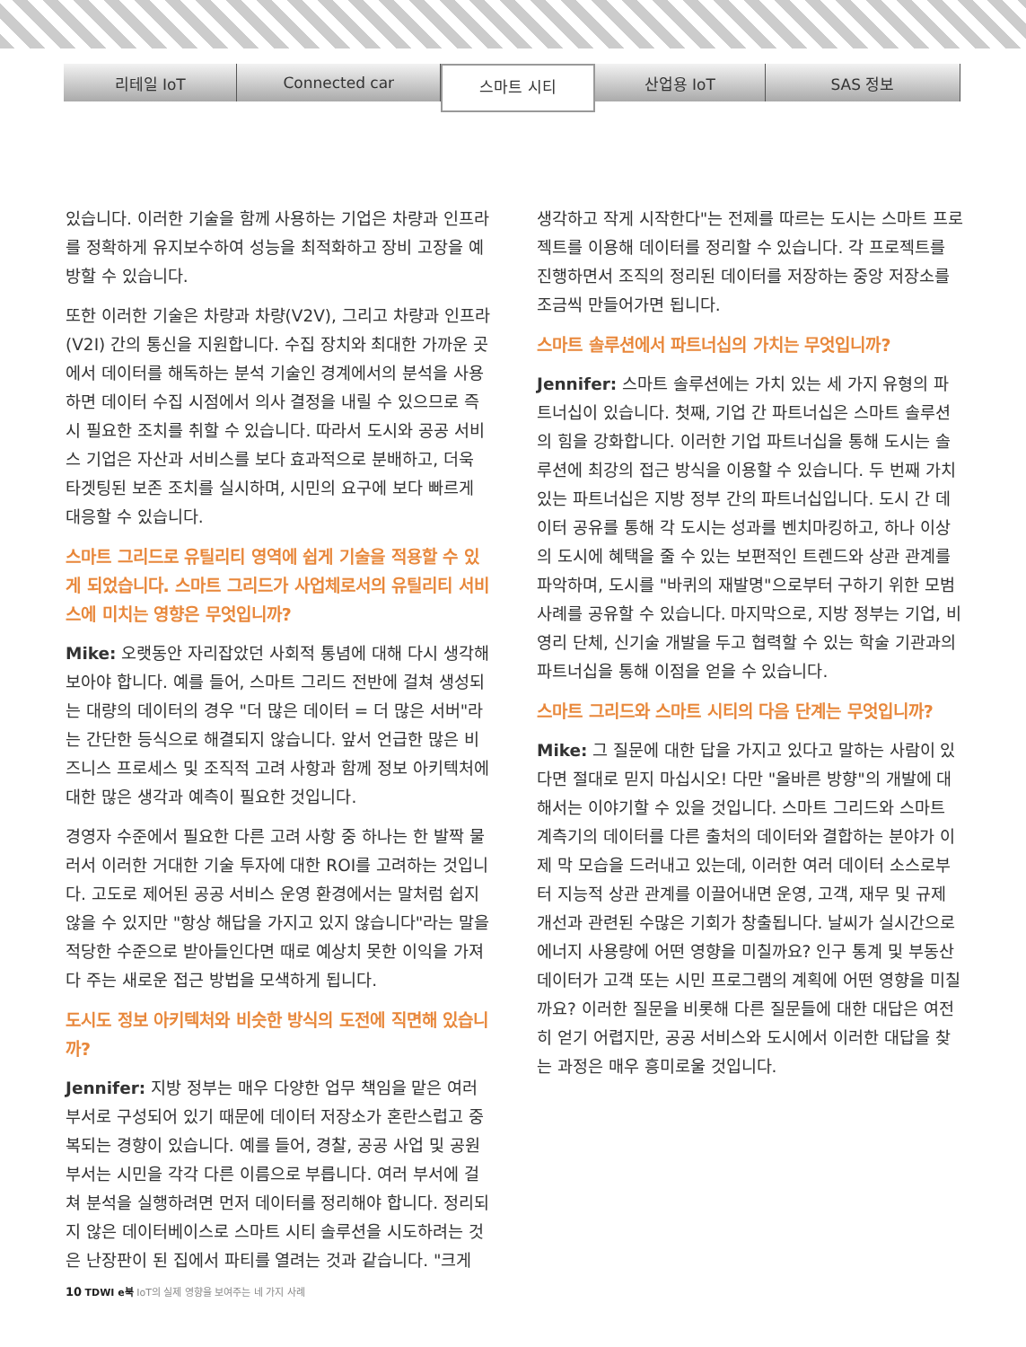리테일 IoT Connected car
스마트 시티
산업용 IoT SAS 정보
있습니다. 이러한 기술을 함께 사용하는 기업은 차량과 인프라를 정확하게 유지보수하여 성능을 최적화하고 장비 고장을 예방할 수 있습니다.
또한 이러한 기술은 차량과 차량(V2V), 그리고 차량과 인프라(V2I) 간의 통신을 지원합니다. 수집 장치와 최대한 가까운 곳에서 데이터를 해독하는 분석 기술인 경계에서의 분석을 사용하면 데이터 수집 시점에서 의사 결정을 내릴 수 있으므로 즉시 필요한 조치를 취할 수 있습니다. 따라서 도시와 공공 서비스 기업은 자산과 서비스를 보다 효과적으로 분배하고, 더욱 타겟팅된 보존 조치를 실시하며, 시민의 요구에 보다 빠르게 대응할 수 있습니다.
스마트 그리드로 유틸리티 영역에 쉽게 기술을 적용할 수 있게 되었습니다. 스마트 그리드가 사업체로서의 유틸리티 서비스에 미치는 영향은 무엇입니까?
Mike: 오랫동안 자리잡았던 사회적 통념에 대해 다시 생각해 보아야 합니다. 예를 들어, 스마트 그리드 전반에 걸쳐 생성되는 대량의 데이터의 경우 "더 많은 데이터 = 더 많은 서버"라는 간단한 등식으로 해결되지 않습니다. 앞서 언급한 많은 비즈니스 프로세스 및 조직적 고려 사항과 함께 정보 아키텍처에 대한 많은 생각과 예측이 필요한 것입니다.
경영자 수준에서 필요한 다른 고려 사항 중 하나는 한 발짝 물러서 이러한 거대한 기술 투자에 대한 ROI를 고려하는 것입니다. 고도로 제어된 공공 서비스 운영 환경에서는 말처럼 쉽지 않을 수 있지만 "항상 해답을 가지고 있지 않습니다"라는 말을 적당한 수준으로 받아들인다면 때로 예상치 못한 이익을 가져다 주는 새로운 접근 방법을 모색하게 됩니다.
도시도 정보 아키텍처와 비슷한 방식의 도전에 직면해 있습니까?
Jennifer: 지방 정부는 매우 다양한 업무 책임을 맡은 여러 부서로 구성되어 있기 때문에 데이터 저장소가 혼란스럽고 중복되는 경향이 있습니다. 예를 들어, 경찰, 공공 사업 및 공원 부서는 시민을 각각 다른 이름으로 부릅니다. 여러 부서에 걸쳐 분석을 실행하려면 먼저 데이터를 정리해야 합니다. 정리되지 않은 데이터베이스로 스마트 시티 솔루션을 시도하려는 것은 난장판이 된 집에서 파티를 열려는 것과 같습니다. "크게
생각하고 작게 시작한다"는 전제를 따르는 도시는 스마트 프로젝트를 이용해 데이터를 정리할 수 있습니다. 각 프로젝트를 진행하면서 조직의 정리된 데이터를 저장하는 중앙 저장소를 조금씩 만들어가면 됩니다.
스마트 솔루션에서 파트너십의 가치는 무엇입니까?
Jennifer: 스마트 솔루션에는 가치 있는 세 가지 유형의 파트너십이 있습니다. 첫째, 기업 간 파트너십은 스마트 솔루션의 힘을 강화합니다. 이러한 기업 파트너십을 통해 도시는 솔루션에 최강의 접근 방식을 이용할 수 있습니다. 두 번째 가치 있는 파트너십은 지방 정부 간의 파트너십입니다. 도시 간 데이터 공유를 통해 각 도시는 성과를 벤치마킹하고, 하나 이상의 도시에 혜택을 줄 수 있는 보편적인 트렌드와 상관 관계를 파악하며, 도시를 "바퀴의 재발명"으로부터 구하기 위한 모범 사례를 공유할 수 있습니다. 마지막으로, 지방 정부는 기업, 비영리 단체, 신기술 개발을 두고 협력할 수 있는 학술 기관과의 파트너십을 통해 이점을 얻을 수 있습니다.
스마트 그리드와 스마트 시티의 다음 단계는 무엇입니까?
Mike: 그 질문에 대한 답을 가지고 있다고 말하는 사람이 있다면 절대로 믿지 마십시오! 다만 "올바른 방향"의 개발에 대해서는 이야기할 수 있을 것입니다. 스마트 그리드와 스마트 계측기의 데이터를 다른 출처의 데이터와 결합하는 분야가 이제 막 모습을 드러내고 있는데, 이러한 여러 데이터 소스로부터 지능적 상관 관계를 이끌어내면 운영, 고객, 재무 및 규제 개선과 관련된 수많은 기회가 창출됩니다. 날씨가 실시간으로 에너지 사용량에 어떤 영향을 미칠까요? 인구 통계 및 부동산 데이터가 고객 또는 시민 프로그램의 계획에 어떤 영향을 미칠까요? 이러한 질문을 비롯해 다른 질문들에 대한 대답은 여전히 얻기 어렵지만, 공공 서비스와 도시에서 이러한 대답을 찾는 과정은 매우 흥미로울 것입니다.
10 TDWI e북 IoT의 실제 영향을 보여주는 네 가지 사례